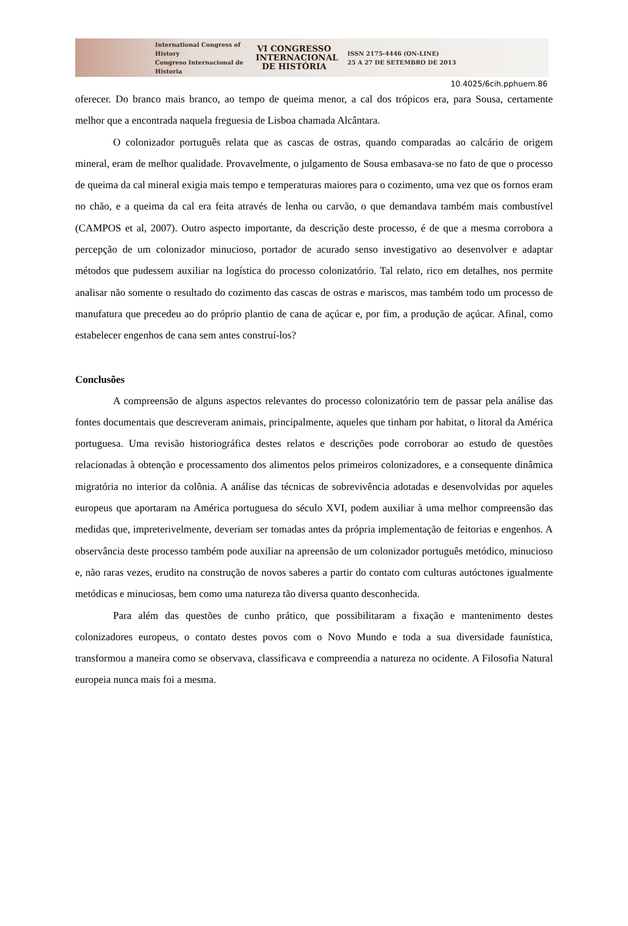International Congress of History
Congreso Internacional de Historia
VI CONGRESSO
INTERNACIONAL
DE HISTÓRIA
ISSN 2175-4446 (ON-LINE)
25 A 27 DE SETEMBRO DE 2013
10.4025/6cih.pphuem.86
oferecer. Do branco mais branco, ao tempo de queima menor, a cal dos trópicos era, para Sousa, certamente melhor que a encontrada naquela freguesia de Lisboa chamada Alcântara.
O colonizador português relata que as cascas de ostras, quando comparadas ao calcário de origem mineral, eram de melhor qualidade. Provavelmente, o julgamento de Sousa embasava-se no fato de que o processo de queima da cal mineral exigia mais tempo e temperaturas maiores para o cozimento, uma vez que os fornos eram no chão, e a queima da cal era feita através de lenha ou carvão, o que demandava também mais combustível (CAMPOS et al, 2007). Outro aspecto importante, da descrição deste processo, é de que a mesma corrobora a percepção de um colonizador minucioso, portador de acurado senso investigativo ao desenvolver e adaptar métodos que pudessem auxiliar na logística do processo colonizatório. Tal relato, rico em detalhes, nos permite analisar não somente o resultado do cozimento das cascas de ostras e mariscos, mas também todo um processo de manufatura que precedeu ao do próprio plantio de cana de açúcar e, por fim, a produção de açúcar. Afinal, como estabelecer engenhos de cana sem antes construí-los?
Conclusões
A compreensão de alguns aspectos relevantes do processo colonizatório tem de passar pela análise das fontes documentais que descreveram animais, principalmente, aqueles que tinham por habitat, o litoral da América portuguesa. Uma revisão historiográfica destes relatos e descrições pode corroborar ao estudo de questões relacionadas à obtenção e processamento dos alimentos pelos primeiros colonizadores, e a consequente dinâmica migratória no interior da colônia. A análise das técnicas de sobrevivência adotadas e desenvolvidas por aqueles europeus que aportaram na América portuguesa do século XVI, podem auxiliar à uma melhor compreensão das medidas que, impreterivelmente, deveriam ser tomadas antes da própria implementação de feitorias e engenhos. A observância deste processo também pode auxiliar na apreensão de um colonizador português metódico, minucioso e, não raras vezes, erudito na construção de novos saberes a partir do contato com culturas autóctones igualmente metódicas e minuciosas, bem como uma natureza tão diversa quanto desconhecida.
Para além das questões de cunho prático, que possibilitaram a fixação e mantenimento destes colonizadores europeus, o contato destes povos com o Novo Mundo e toda a sua diversidade faunística, transformou a maneira como se observava, classificava e compreendia a natureza no ocidente. A Filosofia Natural europeia nunca mais foi a mesma.